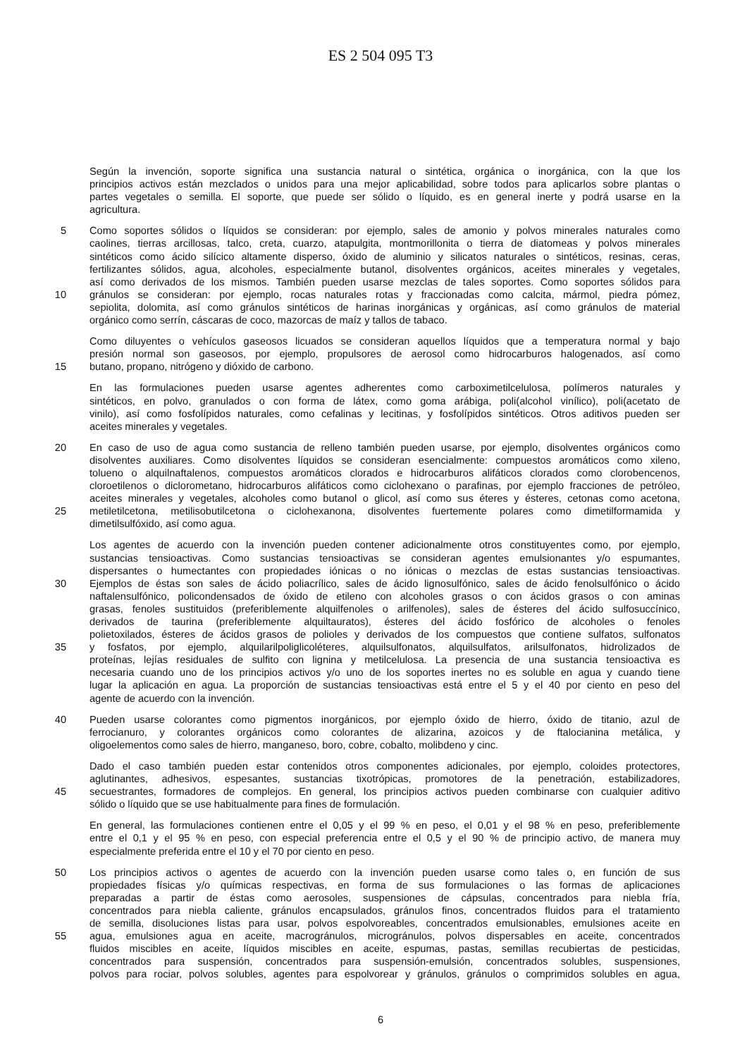ES 2 504 095 T3
Según la invención, soporte significa una sustancia natural o sintética, orgánica o inorgánica, con la que los
principios activos están mezclados o unidos para una mejor aplicabilidad, sobre todos para aplicarlos sobre plantas o
partes vegetales o semilla. El soporte, que puede ser sólido o líquido, es en general inerte y podrá usarse en la
agricultura.
5 Como soportes sólidos o líquidos se consideran: por ejemplo, sales de amonio y polvos minerales naturales como
caolines, tierras arcillosas, talco, creta, cuarzo, atapulgita, montmorillonita o tierra de diatomeas y polvos minerales
sintéticos como ácido silícico altamente disperso, óxido de aluminio y silicatos naturales o sintéticos, resinas, ceras,
fertilizantes sólidos, agua, alcoholes, especialmente butanol, disolventes orgánicos, aceites minerales y vegetales,
así como derivados de los mismos. También pueden usarse mezclas de tales soportes. Como soportes sólidos para
10 gránulos se consideran: por ejemplo, rocas naturales rotas y fraccionadas como calcita, mármol, piedra pómez,
sepiolita, dolomita, así como gránulos sintéticos de harinas inorgánicas y orgánicas, así como gránulos de material
orgánico como serrín, cáscaras de coco, mazorcas de maíz y tallos de tabaco.
Como diluyentes o vehículos gaseosos licuados se consideran aquellos líquidos que a temperatura normal y bajo
presión normal son gaseosos, por ejemplo, propulsores de aerosol como hidrocarburos halogenados, así como
15 butano, propano, nitrógeno y dióxido de carbono.
En las formulaciones pueden usarse agentes adherentes como carboximetilcelulosa, polímeros naturales y
sintéticos, en polvo, granulados o con forma de látex, como goma arábiga, poli(alcohol vinílico), poli(acetato de
vinilo), así como fosfolípidos naturales, como cefalinas y lecitinas, y fosfolípidos sintéticos. Otros aditivos pueden ser
aceites minerales y vegetales.
20 En caso de uso de agua como sustancia de relleno también pueden usarse, por ejemplo, disolventes orgánicos como
disolventes auxiliares. Como disolventes líquidos se consideran esencialmente: compuestos aromáticos como xileno,
tolueno o alquilnaftalenos, compuestos aromáticos clorados e hidrocarburos alifáticos clorados como clorobencenos,
cloroetilenos o diclorometano, hidrocarburos alifáticos como ciclohexano o parafinas, por ejemplo fracciones de petróleo,
aceites minerales y vegetales, alcoholes como butanol o glicol, así como sus éteres y ésteres, cetonas como acetona,
25 metiletilcetona, metilisobutilcetona o ciclohexanona, disolventes fuertemente polares como dimetilformamida y
dimetilsulfóxido, así como agua.
Los agentes de acuerdo con la invención pueden contener adicionalmente otros constituyentes como, por ejemplo,
sustancias tensioactivas. Como sustancias tensioactivas se consideran agentes emulsionantes y/o espumantes,
dispersantes o humectantes con propiedades iónicas o no iónicas o mezclas de estas sustancias tensioactivas.
30 Ejemplos de éstas son sales de ácido poliacrílico, sales de ácido lignosulfónico, sales de ácido fenolsulfónico o ácido
naftalensulfónico, policondensados de óxido de etileno con alcoholes grasos o con ácidos grasos o con aminas
grasas, fenoles sustituidos (preferiblemente alquilfenoles o arilfenoles), sales de ésteres del ácido sulfosuccínico,
derivados de taurina (preferiblemente alquiltauratos), ésteres del ácido fosfórico de alcoholes o fenoles
polietoxilados, ésteres de ácidos grasos de polioles y derivados de los compuestos que contiene sulfatos, sulfonatos
35 y fosfatos, por ejemplo, alquilarilpoliglicoléteres, alquilsulfonatos, alquilsulfatos, arilsulfonatos, hidrolizados de
proteínas, lejías residuales de sulfito con lignina y metilcelulosa. La presencia de una sustancia tensioactiva es
necesaria cuando uno de los principios activos y/o uno de los soportes inertes no es soluble en agua y cuando tiene
lugar la aplicación en agua. La proporción de sustancias tensioactivas está entre el 5 y el 40 por ciento en peso del
agente de acuerdo con la invención.
40 Pueden usarse colorantes como pigmentos inorgánicos, por ejemplo óxido de hierro, óxido de titanio, azul de
ferrocianuro, y colorantes orgánicos como colorantes de alizarina, azoicos y de ftalocianina metálica, y
oligoelementos como sales de hierro, manganeso, boro, cobre, cobalto, molibdeno y cinc.
Dado el caso también pueden estar contenidos otros componentes adicionales, por ejemplo, coloides protectores,
aglutinantes, adhesivos, espesantes, sustancias tixotrópicas, promotores de la penetración, estabilizadores,
45 secuestrantes, formadores de complejos. En general, los principios activos pueden combinarse con cualquier aditivo
sólido o líquido que se use habitualmente para fines de formulación.
En general, las formulaciones contienen entre el 0,05 y el 99 % en peso, el 0,01 y el 98 % en peso, preferiblemente
entre el 0,1 y el 95 % en peso, con especial preferencia entre el 0,5 y el 90 % de principio activo, de manera muy
especialmente preferida entre el 10 y el 70 por ciento en peso.
50 Los principios activos o agentes de acuerdo con la invención pueden usarse como tales o, en función de sus
propiedades físicas y/o químicas respectivas, en forma de sus formulaciones o las formas de aplicaciones
preparadas a partir de éstas como aerosoles, suspensiones de cápsulas, concentrados para niebla fría,
concentrados para niebla caliente, gránulos encapsulados, gránulos finos, concentrados fluidos para el tratamiento
de semilla, disoluciones listas para usar, polvos espolvoreables, concentrados emulsionables, emulsiones aceite en
55 agua, emulsiones agua en aceite, macrogránulos, microgránulos, polvos dispersables en aceite, concentrados
fluidos miscibles en aceite, líquidos miscibles en aceite, espumas, pastas, semillas recubiertas de pesticidas,
concentrados para suspensión, concentrados para suspensión-emulsión, concentrados solubles, suspensiones,
polvos para rociar, polvos solubles, agentes para espolvorear y gránulos, gránulos o comprimidos solubles en agua,
6